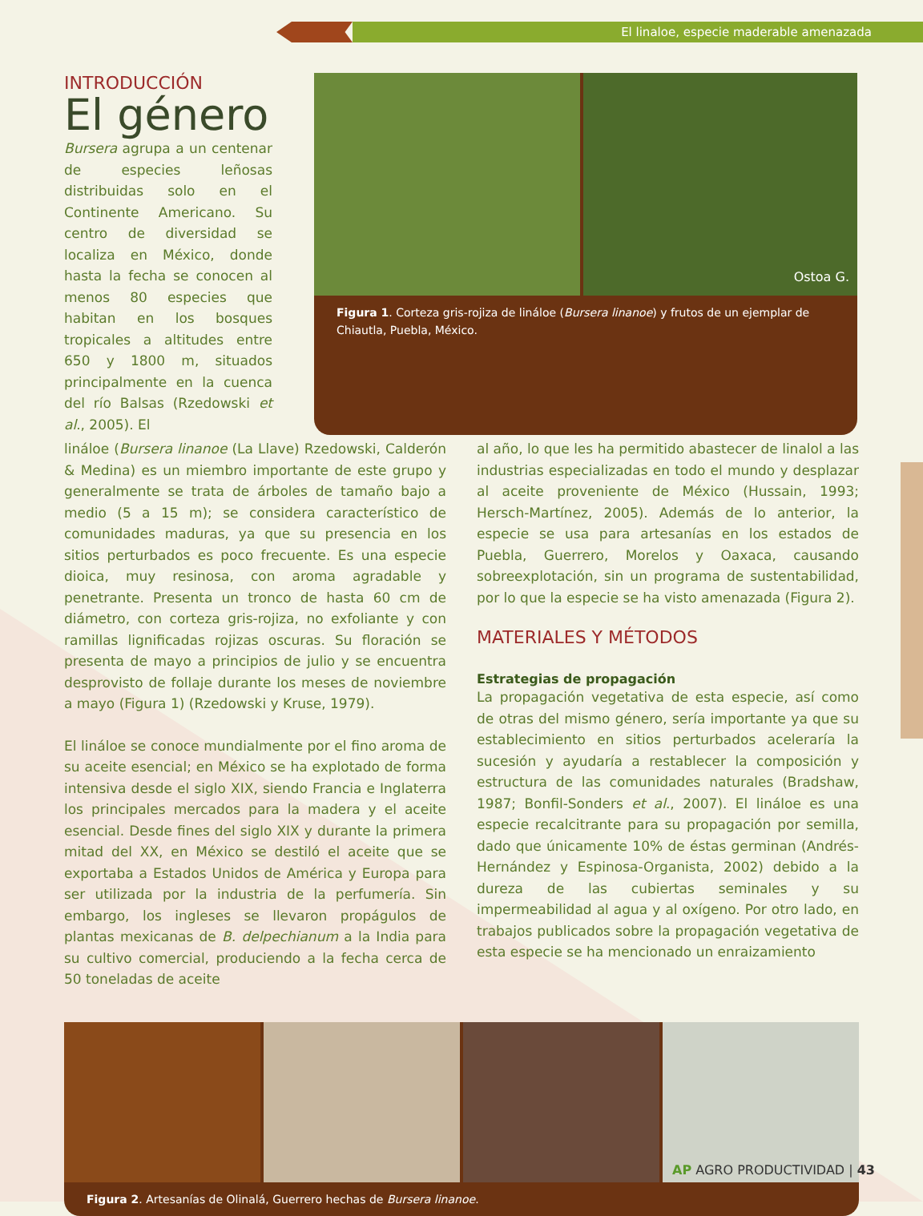El linaloe, especie maderable amenazada
INTRODUCCIÓN
El género
Bursera agrupa a un centenar de especies leñosas distribuidas solo en el Continente Americano. Su centro de diversidad se localiza en México, donde hasta la fecha se conocen al menos 80 especies que habitan en los bosques tropicales a altitudes entre 650 y 1800 m, situados principalmente en la cuenca del río Balsas (Rzedowski et al., 2005). El
Ostoa G.
Figura 1. Corteza gris-rojiza de lináloe (Bursera linanoe) y frutos de un ejemplar de Chiautla, Puebla, México.
lináloe (Bursera linanoe (La Llave) Rzedowski, Calderón & Medina) es un miembro importante de este grupo y generalmente se trata de árboles de tamaño bajo a medio (5 a 15 m); se considera característico de comunidades maduras, ya que su presencia en los sitios perturbados es poco frecuente. Es una especie dioica, muy resinosa, con aroma agradable y penetrante. Presenta un tronco de hasta 60 cm de diámetro, con corteza gris-rojiza, no exfoliante y con ramillas lignificadas rojizas oscuras. Su floración se presenta de mayo a principios de julio y se encuentra desprovisto de follaje durante los meses de noviembre a mayo (Figura 1) (Rzedowski y Kruse, 1979).
El lináloe se conoce mundialmente por el fino aroma de su aceite esencial; en México se ha explotado de forma intensiva desde el siglo XIX, siendo Francia e Inglaterra los principales mercados para la madera y el aceite esencial. Desde fines del siglo XIX y durante la primera mitad del XX, en México se destiló el aceite que se exportaba a Estados Unidos de América y Europa para ser utilizada por la industria de la perfumería. Sin embargo, los ingleses se llevaron propágulos de plantas mexicanas de B. delpechianum a la India para su cultivo comercial, produciendo a la fecha cerca de 50 toneladas de aceite
al año, lo que les ha permitido abastecer de linalol a las industrias especializadas en todo el mundo y desplazar al aceite proveniente de México (Hussain, 1993; Hersch-Martínez, 2005). Además de lo anterior, la especie se usa para artesanías en los estados de Puebla, Guerrero, Morelos y Oaxaca, causando sobreexplotación, sin un programa de sustentabilidad, por lo que la especie se ha visto amenazada (Figura 2).
MATERIALES Y MÉTODOS
Estrategias de propagación
La propagación vegetativa de esta especie, así como de otras del mismo género, sería importante ya que su establecimiento en sitios perturbados aceleraría la sucesión y ayudaría a restablecer la composición y estructura de las comunidades naturales (Bradshaw, 1987; Bonfil-Sonders et al., 2007). El lináloe es una especie recalcitrante para su propagación por semilla, dado que únicamente 10% de éstas germinan (Andrés-Hernández y Espinosa-Organista, 2002) debido a la dureza de las cubiertas seminales y su impermeabilidad al agua y al oxígeno. Por otro lado, en trabajos publicados sobre la propagación vegetativa de esta especie se ha mencionado un enraizamiento
Figura 2. Artesanías de Olinalá, Guerrero hechas de Bursera linanoe.
AP AGRO PRODUCTIVIDAD | 43